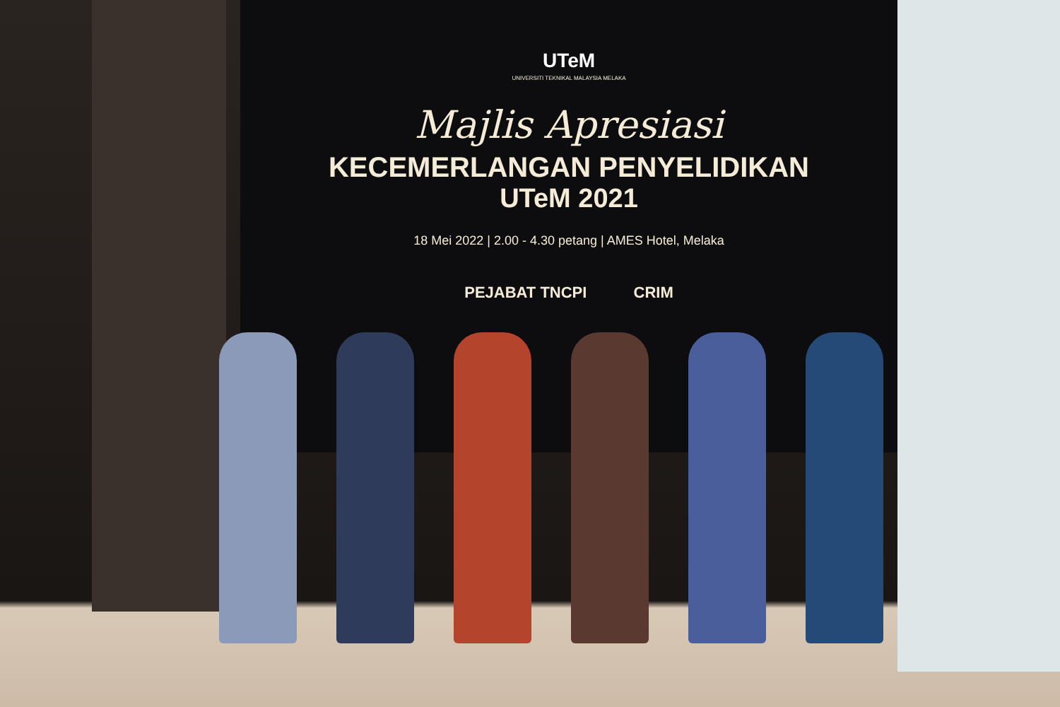UTeM
UNIVERSITI TEKNIKAL MALAYSIA MELAKA
Majlis Apresiasi
KECEMERLANGAN PENYELIDIKAN
UTeM 2021
18 Mei 2022 | 2.00 - 4.30 petang | AMES Hotel, Melaka
PEJABAT TNCPI CRIM